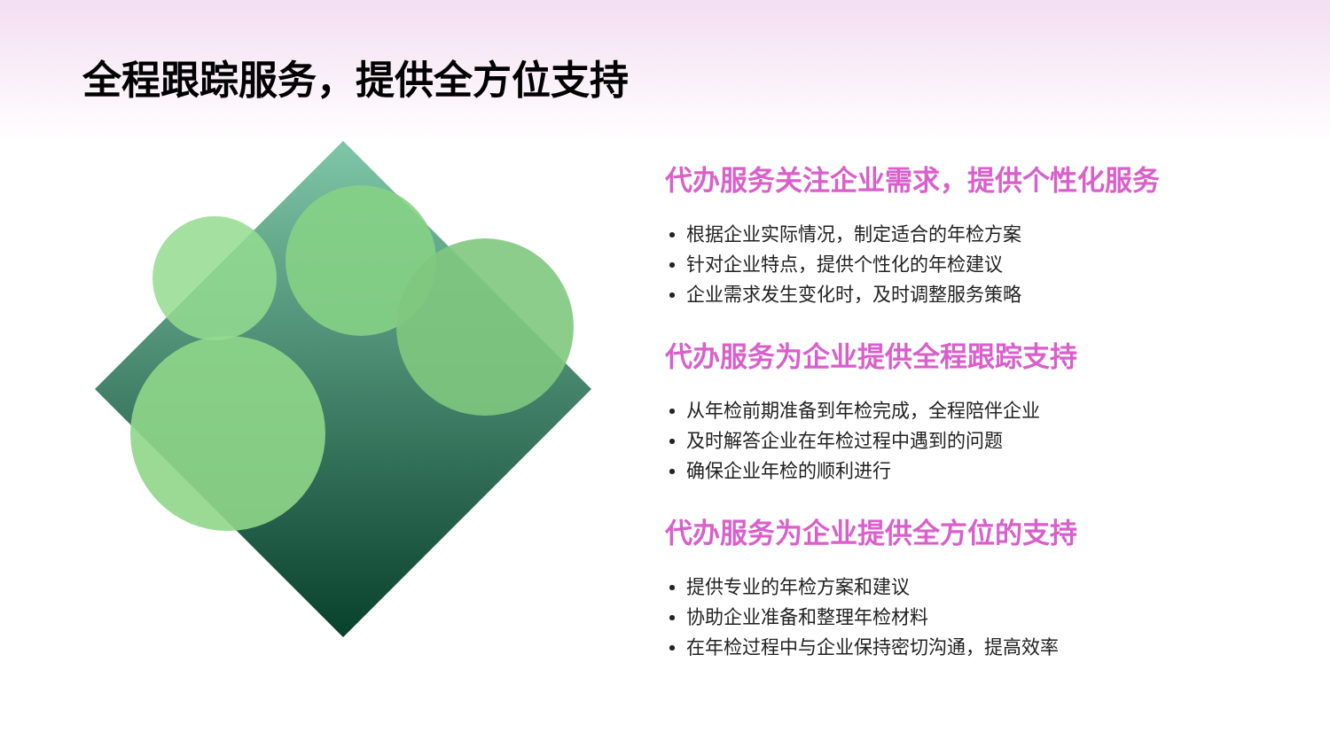全程跟踪服务，提供全方位支持
代办服务关注企业需求，提供个性化服务
根据企业实际情况，制定适合的年检方案
针对企业特点，提供个性化的年检建议
企业需求发生变化时，及时调整服务策略
代办服务为企业提供全程跟踪支持
从年检前期准备到年检完成，全程陪伴企业
及时解答企业在年检过程中遇到的问题
确保企业年检的顺利进行
代办服务为企业提供全方位的支持
提供专业的年检方案和建议
协助企业准备和整理年检材料
在年检过程中与企业保持密切沟通，提高效率